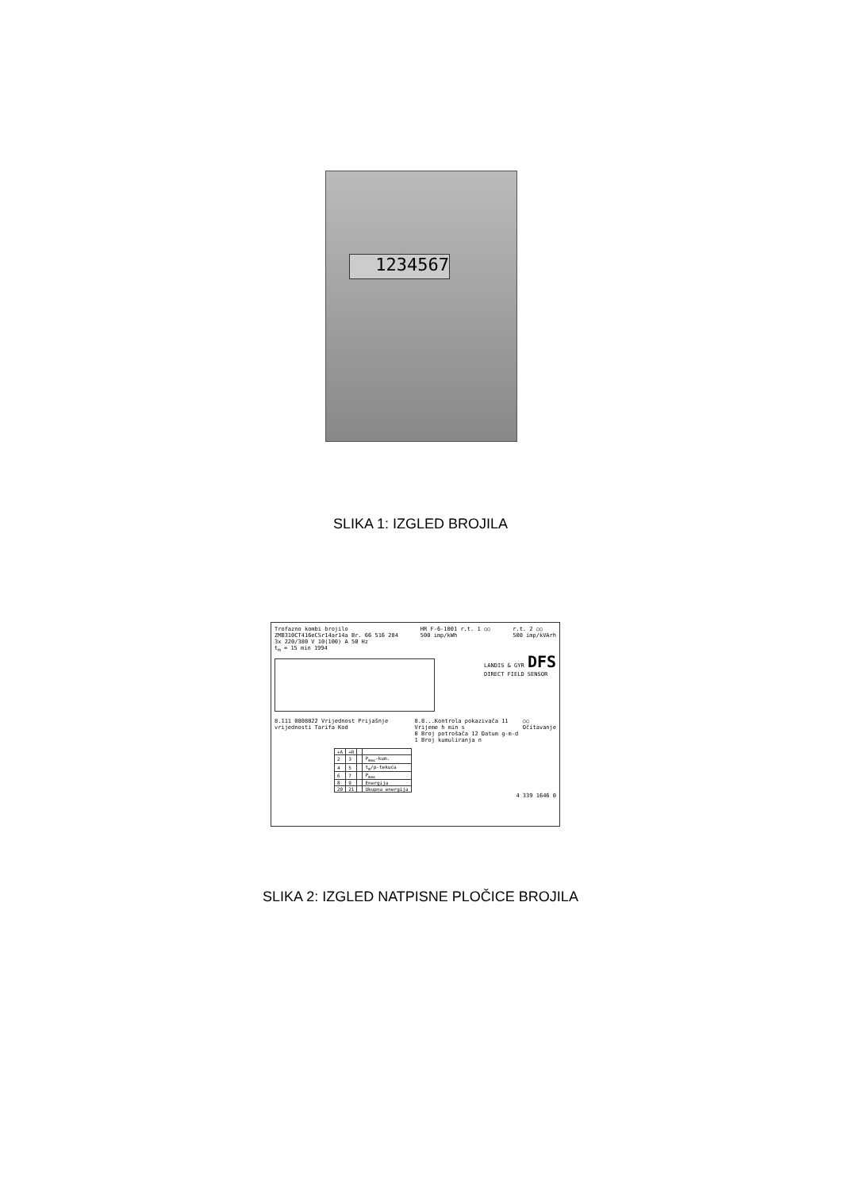1234567
SLIKA 1: IZGLED BROJILA
Trofazno kombi brojilo
ZMB310CT416eCSr14ar14a Br. 66 516 284
3x 220/380 V 10(100) A 50 Hz
t<sub>m</sub> = 15 min 1994
HR F-6-1001 r.t. 1 ○○
500 imp/kWh
r.t. 2 ○○
500 imp/kVArh
LANDIS & GYR DFS
DIRECT FIELD SENSOR
8.111 0808022 Vrijednost Prijašnje vrijednosti Tarifa Kod
8.8...Kontrola pokazivača 11 Vrijeme h min s
0 Broj potrošača 12 Datum g-m-d
1 Broj kumuliranja n
○○ Očitavanje
| +A | +R | | |
| --- | --- | --- | --- |
| 2 | 3 | | P<sub>max</sub>-kum. |
| 4 | 5 | | t<sub>m</sub>/p-tekuća |
| 6 | 7 | | P<sub>max</sub> |
| 8 | 9 | | Energija |
| 20 | 21 | | Ukupna energija |
4 339 1646 0
SLIKA 2: IZGLED NATPISNE PLOČICE BROJILA